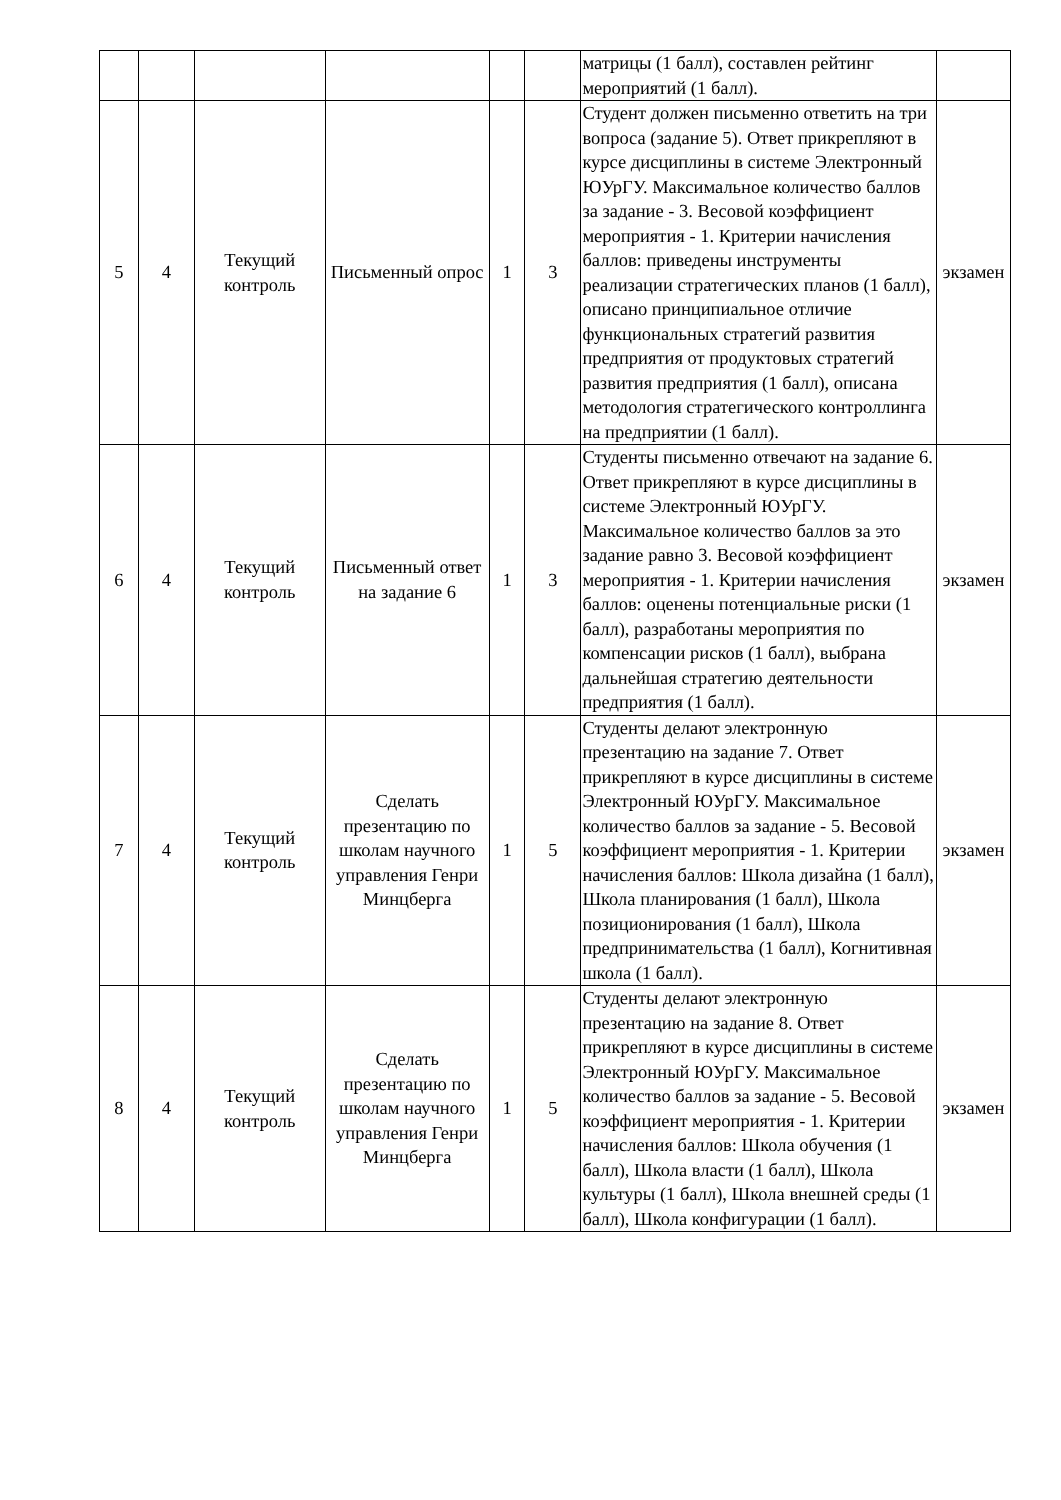| | | | | | | матрицы (1 балл), составлен рейтинг мероприятий (1 балл). | |
| 5 | 4 | Текущий контроль | Письменный опрос | 1 | 3 | Студент должен письменно ответить на три вопроса (задание 5). Ответ прикрепляют в курсе дисциплины в системе Электронный ЮУрГУ. Максимальное количество баллов за задание - 3. Весовой коэффициент мероприятия - 1. Критерии начисления баллов: приведены инструменты реализации стратегических планов (1 балл), описано принципиальное отличие функциональных стратегий развития предприятия от продуктовых стратегий развития предприятия (1 балл), описана методология стратегического контроллинга на предприятии (1 балл). | экзамен |
| 6 | 4 | Текущий контроль | Письменный ответ на задание 6 | 1 | 3 | Студенты письменно отвечают на задание 6. Ответ прикрепляют в курсе дисциплины в системе Электронный ЮУрГУ. Максимальное количество баллов за это задание равно 3. Весовой коэффициент мероприятия - 1. Критерии начисления баллов: оценены потенциальные риски (1 балл), разработаны мероприятия по компенсации рисков (1 балл), выбрана дальнейшая стратегию деятельности предприятия (1 балл). | экзамен |
| 7 | 4 | Текущий контроль | Сделать презентацию по школам научного управления Генри Минцберга | 1 | 5 | Студенты делают электронную презентацию на задание 7. Ответ прикрепляют в курсе дисциплины в системе Электронный ЮУрГУ. Максимальное количество баллов за задание - 5. Весовой коэффициент мероприятия - 1. Критерии начисления баллов: Школа дизайна (1 балл), Школа планирования (1 балл), Школа позиционирования (1 балл), Школа предпринимательства (1 балл), Когнитивная школа (1 балл). | экзамен |
| 8 | 4 | Текущий контроль | Сделать презентацию по школам научного управления Генри Минцберга | 1 | 5 | Студенты делают электронную презентацию на задание 8. Ответ прикрепляют в курсе дисциплины в системе Электронный ЮУрГУ. Максимальное количество баллов за задание - 5. Весовой коэффициент мероприятия - 1. Критерии начисления баллов: Школа обучения (1 балл), Школа власти (1 балл), Школа культуры (1 балл), Школа внешней среды (1 балл), Школа конфигурации (1 балл). | экзамен |